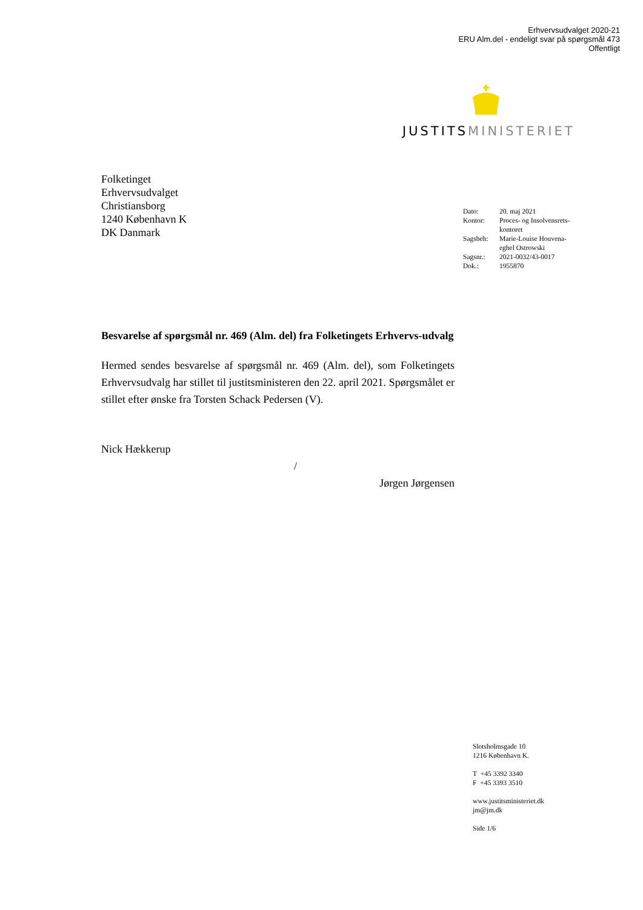Erhvervsudvalget 2020-21
ERU Alm.del - endeligt svar på spørgsmål 473
Offentligt
JUSTITSMINISTERIET
Folketinget
Erhvervsudvalget
Christiansborg
1240 København K
DK Danmark
| Dato: | 20. maj 2021 |
| Kontor: | Proces- og Insolvensrets- kontoret |
| Sagsbeh: | Marie-Louise Houvena- eghel Ostrowski |
| Sagsnr.: | 2021-0032/43-0017 |
| Dok.: | 1955870 |
Besvarelse af spørgsmål nr. 469 (Alm. del) fra Folketingets Erhvervs-udvalg
Hermed sendes besvarelse af spørgsmål nr. 469 (Alm. del), som Folketingets Erhvervsudvalg har stillet til justitsministeren den 22. april 2021. Spørgsmålet er stillet efter ønske fra Torsten Schack Pedersen (V).
Nick Hækkerup
/
Jørgen Jørgensen
Slotsholmsgade 10
1216 København K.
T +45 3392 3340
F +45 3393 3510
www.justitsministeriet.dk
jm@jm.dk
Side 1/6